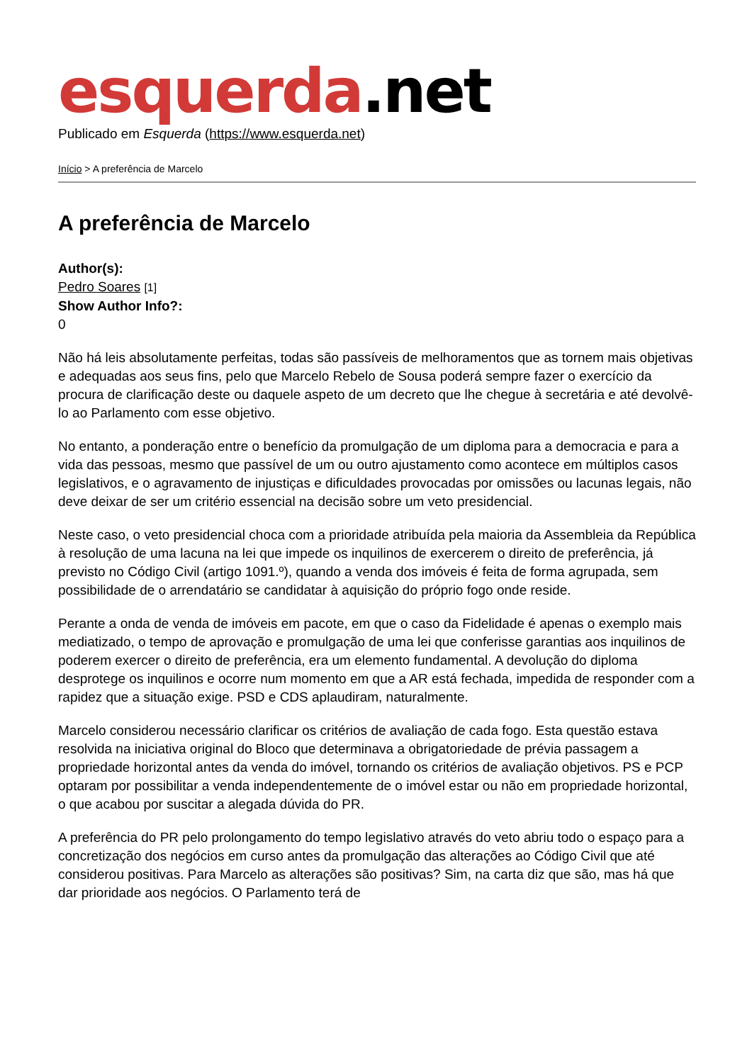esquerda.net
Publicado em Esquerda (https://www.esquerda.net)
Início > A preferência de Marcelo
A preferência de Marcelo
Author(s):
Pedro Soares [1]
Show Author Info?:
0
Não há leis absolutamente perfeitas, todas são passíveis de melhoramentos que as tornem mais objetivas e adequadas aos seus fins, pelo que Marcelo Rebelo de Sousa poderá sempre fazer o exercício da procura de clarificação deste ou daquele aspeto de um decreto que lhe chegue à secretária e até devolvê-lo ao Parlamento com esse objetivo.
No entanto, a ponderação entre o benefício da promulgação de um diploma para a democracia e para a vida das pessoas, mesmo que passível de um ou outro ajustamento como acontece em múltiplos casos legislativos, e o agravamento de injustiças e dificuldades provocadas por omissões ou lacunas legais, não deve deixar de ser um critério essencial na decisão sobre um veto presidencial.
Neste caso, o veto presidencial choca com a prioridade atribuída pela maioria da Assembleia da República à resolução de uma lacuna na lei que impede os inquilinos de exercerem o direito de preferência, já previsto no Código Civil (artigo 1091.º), quando a venda dos imóveis é feita de forma agrupada, sem possibilidade de o arrendatário se candidatar à aquisição do próprio fogo onde reside.
Perante a onda de venda de imóveis em pacote, em que o caso da Fidelidade é apenas o exemplo mais mediatizado, o tempo de aprovação e promulgação de uma lei que conferisse garantias aos inquilinos de poderem exercer o direito de preferência, era um elemento fundamental. A devolução do diploma desprotege os inquilinos e ocorre num momento em que a AR está fechada, impedida de responder com a rapidez que a situação exige. PSD e CDS aplaudiram, naturalmente.
Marcelo considerou necessário clarificar os critérios de avaliação de cada fogo. Esta questão estava resolvida na iniciativa original do Bloco que determinava a obrigatoriedade de prévia passagem a propriedade horizontal antes da venda do imóvel, tornando os critérios de avaliação objetivos. PS e PCP optaram por possibilitar a venda independentemente de o imóvel estar ou não em propriedade horizontal, o que acabou por suscitar a alegada dúvida do PR.
A preferência do PR pelo prolongamento do tempo legislativo através do veto abriu todo o espaço para a concretização dos negócios em curso antes da promulgação das alterações ao Código Civil que até considerou positivas. Para Marcelo as alterações são positivas? Sim, na carta diz que são, mas há que dar prioridade aos negócios. O Parlamento terá de